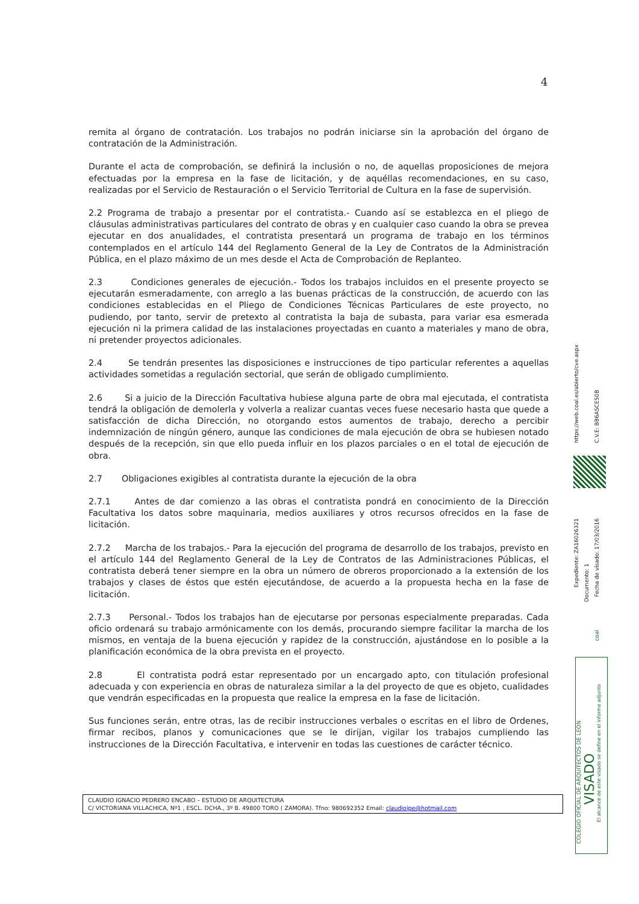4
remita al órgano de contratación. Los trabajos no podrán iniciarse sin la aprobación del órgano de contratación de la Administración.
Durante el acta de comprobación, se definirá la inclusión o no, de aquellas proposiciones de mejora efectuadas por la empresa en la fase de licitación, y de aquéllas recomendaciones, en su caso, realizadas por el Servicio de Restauración o el Servicio Territorial de Cultura en la fase de supervisión.
2.2 Programa de trabajo a presentar por el contratista.- Cuando así se establezca en el pliego de cláusulas administrativas particulares del contrato de obras y en cualquier caso cuando la obra se prevea ejecutar en dos anualidades, el contratista presentará un programa de trabajo en los términos contemplados en el artículo 144 del Reglamento General de la Ley de Contratos de la Administración Pública, en el plazo máximo de un mes desde el Acta de Comprobación de Replanteo.
2.3 Condiciones generales de ejecución.- Todos los trabajos incluidos en el presente proyecto se ejecutarán esmeradamente, con arreglo a las buenas prácticas de la construcción, de acuerdo con las condiciones establecidas en el Pliego de Condiciones Técnicas Particulares de este proyecto, no pudiendo, por tanto, servir de pretexto al contratista la baja de subasta, para variar esa esmerada ejecución ni la primera calidad de las instalaciones proyectadas en cuanto a materiales y mano de obra, ni pretender proyectos adicionales.
2.4 Se tendrán presentes las disposiciones e instrucciones de tipo particular referentes a aquellas actividades sometidas a regulación sectorial, que serán de obligado cumplimiento.
2.6 Si a juicio de la Dirección Facultativa hubiese alguna parte de obra mal ejecutada, el contratista tendrá la obligación de demolerla y volverla a realizar cuantas veces fuese necesario hasta que quede a satisfacción de dicha Dirección, no otorgando estos aumentos de trabajo, derecho a percibir indemnización de ningún género, aunque las condiciones de mala ejecución de obra se hubiesen notado después de la recepción, sin que ello pueda influir en los plazos parciales o en el total de ejecución de obra.
2.7 Obligaciones exigibles al contratista durante la ejecución de la obra
2.7.1 Antes de dar comienzo a las obras el contratista pondrá en conocimiento de la Dirección Facultativa los datos sobre maquinaria, medios auxiliares y otros recursos ofrecidos en la fase de licitación.
2.7.2 Marcha de los trabajos.- Para la ejecución del programa de desarrollo de los trabajos, previsto en el artículo 144 del Reglamento General de la Ley de Contratos de las Administraciones Públicas, el contratista deberá tener siempre en la obra un número de obreros proporcionado a la extensión de los trabajos y clases de éstos que estén ejecutándose, de acuerdo a la propuesta hecha en la fase de licitación.
2.7.3 Personal.- Todos los trabajos han de ejecutarse por personas especialmente preparadas. Cada oficio ordenará su trabajo armónicamente con los demás, procurando siempre facilitar la marcha de los mismos, en ventaja de la buena ejecución y rapidez de la construcción, ajustándose en lo posible a la planificación económica de la obra prevista en el proyecto.
2.8 El contratista podrá estar representado por un encargado apto, con titulación profesional adecuada y con experiencia en obras de naturaleza similar a la del proyecto de que es objeto, cualidades que vendrán especificadas en la propuesta que realice la empresa en la fase de licitación.
Sus funciones serán, entre otras, las de recibir instrucciones verbales o escritas en el libro de Ordenes, firmar recibos, planos y comunicaciones que se le dirijan, vigilar los trabajos cumpliendo las instrucciones de la Dirección Facultativa, e intervenir en todas las cuestiones de carácter técnico.
CLAUDIO IGNACIO PEDRERO ENCABO – ESTUDIO DE ARQUITECTURA
C/ VICTORIANA VILLACHICA, Nº1 , ESCL. DCHA., 3º B. 49800 TORO ( ZAMORA). Tfno: 980692352 Email: claudioipe@hotmail.com
https://web.coal.es/abierto/cve.aspx
C.V.E: BB6A5CE50B
Expediente: ZA16026321
Documento: 1
Fecha de visado: 17/03/2016
coal
COLEGIO OFICIAL DE ARQUITECTOS DE LEÓN
VISADO
El alcance de este visado se define en el informe adjunto